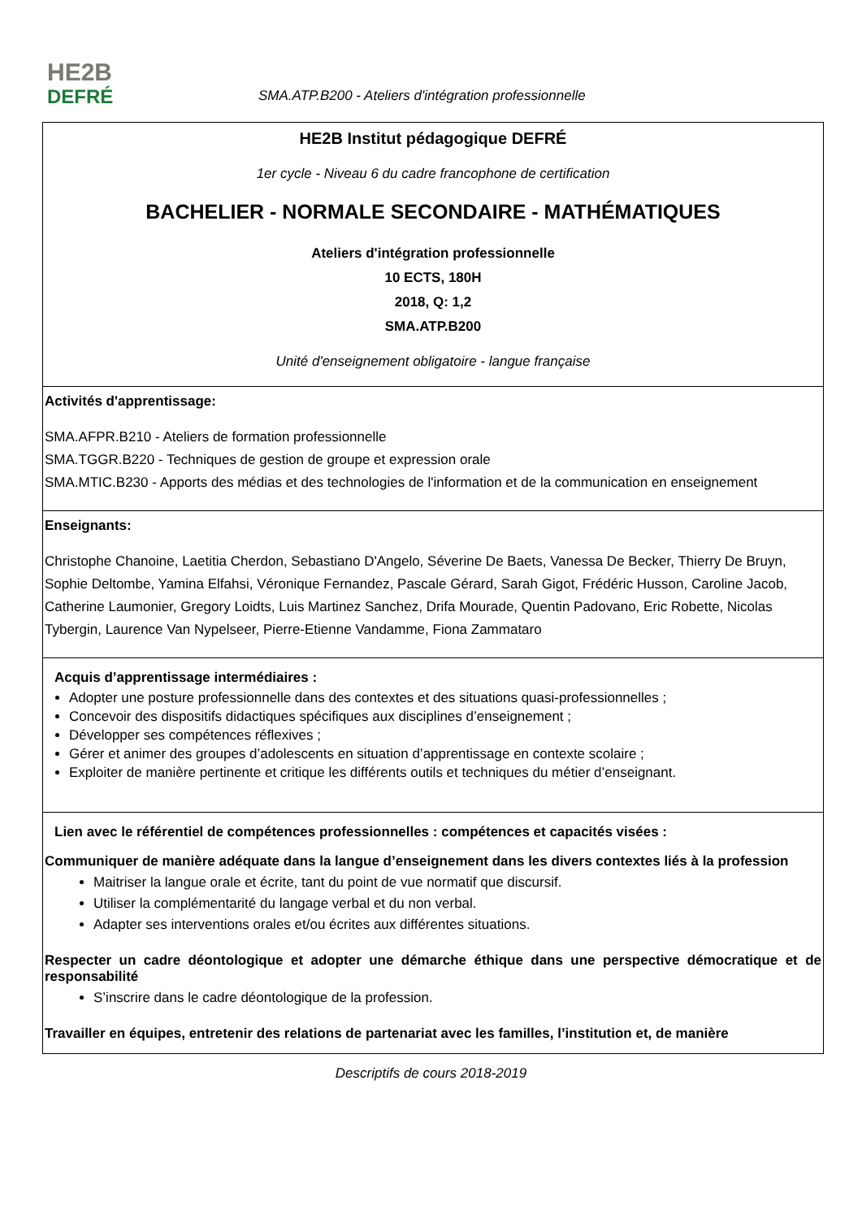HE2B
DEFRÉ
SMA.ATP.B200 - Ateliers d'intégration professionnelle
HE2B Institut pédagogique DEFRÉ
1er cycle - Niveau 6 du cadre francophone de certification
BACHELIER - NORMALE SECONDAIRE - MATHÉMATIQUES
Ateliers d'intégration professionnelle
10 ECTS, 180H
2018, Q: 1,2
SMA.ATP.B200
Unité d'enseignement obligatoire - langue française
Activités d'apprentissage:
SMA.AFPR.B210 - Ateliers de formation professionnelle
SMA.TGGR.B220 - Techniques de gestion de groupe et expression orale
SMA.MTIC.B230 - Apports des médias et des technologies de l'information et de la communication en enseignement
Enseignants:
Christophe Chanoine, Laetitia Cherdon, Sebastiano D'Angelo, Séverine De Baets, Vanessa De Becker, Thierry De Bruyn, Sophie Deltombe, Yamina Elfahsi, Véronique Fernandez, Pascale Gérard, Sarah Gigot, Frédéric Husson, Caroline Jacob, Catherine Laumonier, Gregory Loidts, Luis Martinez Sanchez, Drifa Mourade, Quentin Padovano, Eric Robette, Nicolas Tybergin, Laurence Van Nypelseer, Pierre-Etienne Vandamme, Fiona Zammataro
Acquis d’apprentissage intermédiaires :
Adopter une posture professionnelle dans des contextes et des situations quasi-professionnelles ;
Concevoir des dispositifs didactiques spécifiques aux disciplines d’enseignement ;
Développer ses compétences réflexives ;
Gérer et animer des groupes d’adolescents en situation d’apprentissage en contexte scolaire ;
Exploiter de manière pertinente et critique les différents outils et techniques du métier d’enseignant.
Lien avec le référentiel de compétences professionnelles : compétences et capacités visées :
Communiquer de manière adéquate dans la langue d’enseignement dans les divers contextes liés à la profession
Maitriser la langue orale et écrite, tant du point de vue normatif que discursif.
Utiliser la complémentarité du langage verbal et du non verbal.
Adapter ses interventions orales et/ou écrites aux différentes situations.
Respecter un cadre déontologique et adopter une démarche éthique dans une perspective démocratique et de responsabilité
S’inscrire dans le cadre déontologique de la profession.
Travailler en équipes, entretenir des relations de partenariat avec les familles, l’institution et, de manière
Descriptifs de cours 2018-2019